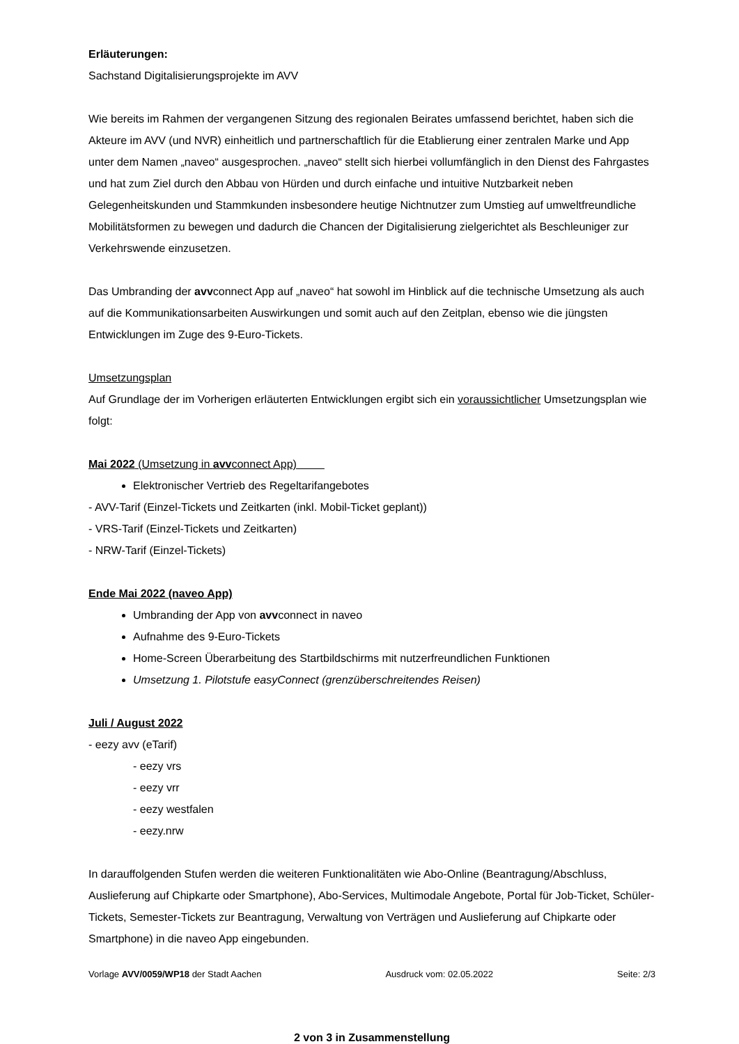Erläuterungen:
Sachstand Digitalisierungsprojekte im AVV
Wie bereits im Rahmen der vergangenen Sitzung des regionalen Beirates umfassend berichtet, haben sich die Akteure im AVV (und NVR) einheitlich und partnerschaftlich für die Etablierung einer zentralen Marke und App unter dem Namen „naveo“ ausgesprochen. „naveo“ stellt sich hierbei vollumfänglich in den Dienst des Fahrgastes und hat zum Ziel durch den Abbau von Hürden und durch einfache und intuitive Nutzbarkeit neben Gelegenheitskunden und Stammkunden insbesondere heutige Nichtnutzer zum Umstieg auf umweltfreundliche Mobilitätsformen zu bewegen und dadurch die Chancen der Digitalisierung zielgerichtet als Beschleuniger zur Verkehrswende einzusetzen.
Das Umbranding der avvconnect App auf „naveo“ hat sowohl im Hinblick auf die technische Umsetzung als auch auf die Kommunikationsarbeiten Auswirkungen und somit auch auf den Zeitplan, ebenso wie die jüngsten Entwicklungen im Zuge des 9-Euro-Tickets.
Umsetzungsplan
Auf Grundlage der im Vorherigen erläuterten Entwicklungen ergibt sich ein voraussichtlicher Umsetzungsplan wie folgt:
Mai 2022 (Umsetzung in avvconnect App)
Elektronischer Vertrieb des Regeltarifangebotes
- AVV-Tarif (Einzel-Tickets und Zeitkarten (inkl. Mobil-Ticket geplant))
- VRS-Tarif (Einzel-Tickets und Zeitkarten)
- NRW-Tarif (Einzel-Tickets)
Ende Mai 2022 (naveo App)
Umbranding der App von avvconnect in naveo
Aufnahme des 9-Euro-Tickets
Home-Screen Überarbeitung des Startbildschirms mit nutzerfreundlichen Funktionen
Umsetzung 1. Pilotstufe easyConnect (grenzüberschreitendes Reisen)
Juli / August 2022
- eezy avv (eTarif)
- eezy vrs
- eezy vrr
- eezy westfalen
- eezy.nrw
In darauffolgenden Stufen werden die weiteren Funktionalitäten wie Abo-Online (Beantragung/Abschluss, Auslieferung auf Chipkarte oder Smartphone), Abo-Services, Multimodale Angebote, Portal für Job-Ticket, Schüler-Tickets, Semester-Tickets zur Beantragung, Verwaltung von Verträgen und Auslieferung auf Chipkarte oder Smartphone) in die naveo App eingebunden.
Vorlage AVV/0059/WP18 der Stadt Aachen Ausdruck vom: 02.05.2022 Seite: 2/3
2 von 3 in Zusammenstellung